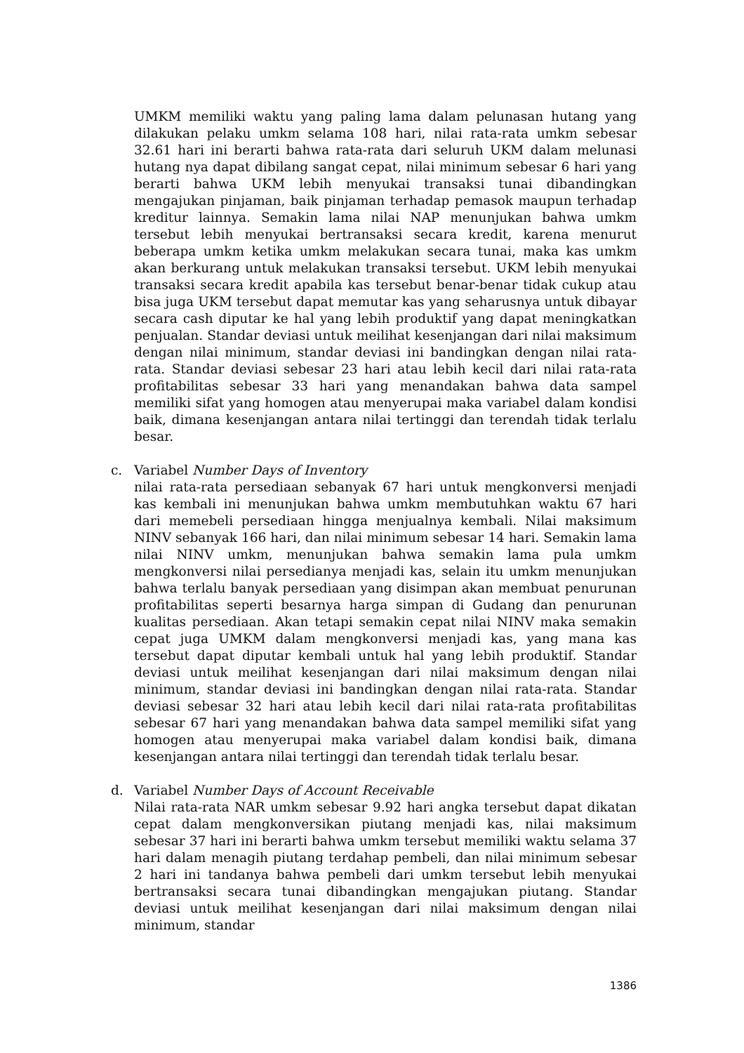UMKM memiliki waktu yang paling lama dalam pelunasan hutang yang dilakukan pelaku umkm selama 108 hari, nilai rata-rata umkm sebesar 32.61 hari ini berarti bahwa rata-rata dari seluruh UKM dalam melunasi hutang nya dapat dibilang sangat cepat, nilai minimum sebesar 6 hari yang berarti bahwa UKM lebih menyukai transaksi tunai dibandingkan mengajukan pinjaman, baik pinjaman terhadap pemasok maupun terhadap kreditur lainnya. Semakin lama nilai NAP menunjukan bahwa umkm tersebut lebih menyukai bertransaksi secara kredit, karena menurut beberapa umkm ketika umkm melakukan secara tunai, maka kas umkm akan berkurang untuk melakukan transaksi tersebut. UKM lebih menyukai transaksi secara kredit apabila kas tersebut benar-benar tidak cukup atau bisa juga UKM tersebut dapat memutar kas yang seharusnya untuk dibayar secara cash diputar ke hal yang lebih produktif yang dapat meningkatkan penjualan. Standar deviasi untuk meilihat kesenjangan dari nilai maksimum dengan nilai minimum, standar deviasi ini bandingkan dengan nilai rata-rata. Standar deviasi sebesar 23 hari atau lebih kecil dari nilai rata-rata profitabilitas sebesar 33 hari yang menandakan bahwa data sampel memiliki sifat yang homogen atau menyerupai maka variabel dalam kondisi baik, dimana kesenjangan antara nilai tertinggi dan terendah tidak terlalu besar.
c. Variabel Number Days of Inventory
nilai rata-rata persediaan sebanyak 67 hari untuk mengkonversi menjadi kas kembali ini menunjukan bahwa umkm membutuhkan waktu 67 hari dari memebeli persediaan hingga menjualnya kembali. Nilai maksimum NINV sebanyak 166 hari, dan nilai minimum sebesar 14 hari. Semakin lama nilai NINV umkm, menunjukan bahwa semakin lama pula umkm mengkonversi nilai persedianya menjadi kas, selain itu umkm menunjukan bahwa terlalu banyak persediaan yang disimpan akan membuat penurunan profitabilitas seperti besarnya harga simpan di Gudang dan penurunan kualitas persediaan. Akan tetapi semakin cepat nilai NINV maka semakin cepat juga UMKM dalam mengkonversi menjadi kas, yang mana kas tersebut dapat diputar kembali untuk hal yang lebih produktif. Standar deviasi untuk meilihat kesenjangan dari nilai maksimum dengan nilai minimum, standar deviasi ini bandingkan dengan nilai rata-rata. Standar deviasi sebesar 32 hari atau lebih kecil dari nilai rata-rata profitabilitas sebesar 67 hari yang menandakan bahwa data sampel memiliki sifat yang homogen atau menyerupai maka variabel dalam kondisi baik, dimana kesenjangan antara nilai tertinggi dan terendah tidak terlalu besar.
d. Variabel Number Days of Account Receivable
Nilai rata-rata NAR umkm sebesar 9.92 hari angka tersebut dapat dikatan cepat dalam mengkonversikan piutang menjadi kas, nilai maksimum sebesar 37 hari ini berarti bahwa umkm tersebut memiliki waktu selama 37 hari dalam menagih piutang terdahap pembeli, dan nilai minimum sebesar 2 hari ini tandanya bahwa pembeli dari umkm tersebut lebih menyukai bertransaksi secara tunai dibandingkan mengajukan piutang. Standar deviasi untuk meilihat kesenjangan dari nilai maksimum dengan nilai minimum, standar
1386